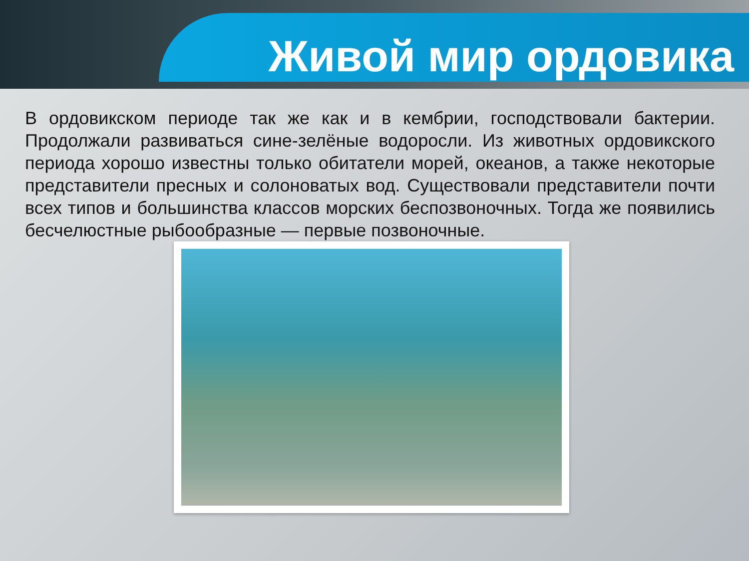Живой мир ордовика
В ордовикском периоде так же как и в кембрии, господствовали бактерии. Продолжали развиваться сине-зелёные водоросли. Из животных ордовикского периода хорошо известны только обитатели морей, океанов, а также некоторые представители пресных и солоноватых вод. Существовали представители почти всех типов и большинства классов морских беспозвоночных. Тогда же появились бесчелюстные рыбообразные — первые позвоночные.